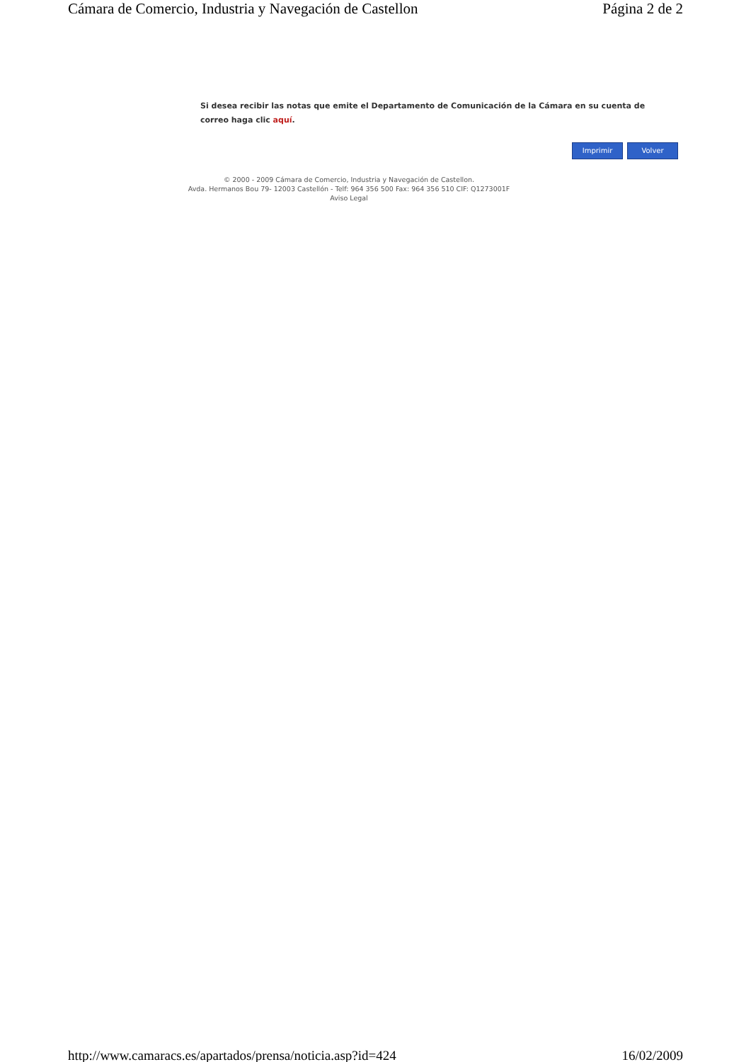Cámara de Comercio, Industria y Navegación de Castellon Página 2 de 2
Si desea recibir las notas que emite el Departamento de Comunicación de la Cámara en su cuenta de correo haga clic aquí.
Imprimir Volver
© 2000 - 2009 Cámara de Comercio, Industria y Navegación de Castellon.
Avda. Hermanos Bou 79- 12003 Castellón - Telf: 964 356 500 Fax: 964 356 510 CIF: Q1273001F
Aviso Legal
http://www.camaracs.es/apartados/prensa/noticia.asp?id=424 16/02/2009